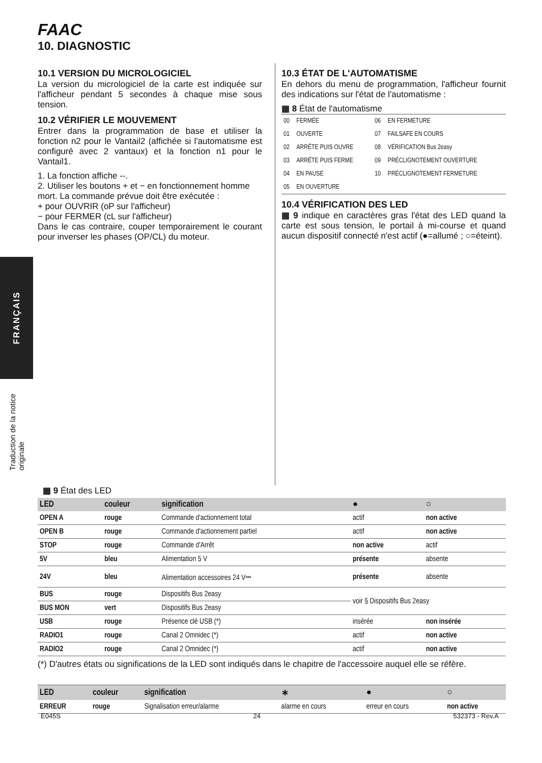FRANÇAIS
Traduction de la notice originale
FAAC
10. DIAGNOSTIC
10.1 VERSION DU MICROLOGICIEL
La version du micrologiciel de la carte est indiquée sur l'afficheur pendant 5 secondes à chaque mise sous tension.
10.2 VÉRIFIER LE MOUVEMENT
Entrer dans la programmation de base et utiliser la fonction n2 pour le Vantail2 (affichée si l'automatisme est configuré avec 2 vantaux) et la fonction n1 pour le Vantail1.
1. La fonction affiche --.
2. Utiliser les boutons + et − en fonctionnement homme mort. La commande prévue doit être exécutée :
+ pour OUVRIR (oP sur l'afficheur)
− pour FERMER (cL sur l'afficheur)
Dans le cas contraire, couper temporairement le courant pour inverser les phases (OP/CL) du moteur.
10.3 ÉTAT DE L'AUTOMATISME
En dehors du menu de programmation, l'afficheur fournit des indications sur l'état de l'automatisme :
▦ 8 État de l'automatisme
| 00 | FERMÉE | 06 | EN FERMETURE |
| 01 | OUVERTE | 07 | FAILSAFE EN COURS |
| 02 | ARRÊTE PUIS OUVRE | 08 | VÉRIFICATION Bus 2easy |
| 03 | ARRÊTE PUIS FERME | 09 | PRÉCLIGNOTEMENT OUVERTURE |
| 04 | EN PAUSE | 10 | PRÉCLIGNOTEMENT FERMETURE |
| 05 | EN OUVERTURE | | |
10.4 VÉRIFICATION DES LED
▦ 9 indique en caractères gras l'état des LED quand la carte est sous tension, le portail à mi-course et quand aucun dispositif connecté n'est actif (●=allumé ; ○=éteint).
▦ 9 État des LED
| LED | couleur | signification | ● | ○ |
| --- | --- | --- | --- | --- |
| OPEN A | rouge | Commande d'actionnement total | actif | non active |
| OPEN B | rouge | Commande d'actionnement partiel | actif | non active |
| STOP | rouge | Commande d'Arrêt | non active | actif |
| 5V | bleu | Alimentation 5 V | présente | absente |
| 24V | bleu | Alimentation accessoires 24 V⎓ | présente | absente |
| BUS | rouge | Dispositifs Bus 2easy | voir § Dispositifs Bus 2easy | |
| BUS MON | vert | Dispositifs Bus 2easy | | |
| USB | rouge | Présence clé USB (*) | insérée | non insérée |
| RADIO1 | rouge | Canal 2 Omnidec (*) | actif | non active |
| RADIO2 | rouge | Canal 2 Omnidec (*) | actif | non active |
(*) D'autres états ou significations de la LED sont indiqués dans le chapitre de l'accessoire auquel elle se réfère.
| LED | couleur | signification | ∗ | ● | ○ |
| --- | --- | --- | --- | --- | --- |
| ERREUR | rouge | Signalisation erreur/alarme | alarme en cours | erreur en cours | non active |
E045S 24 532373 - Rev.A